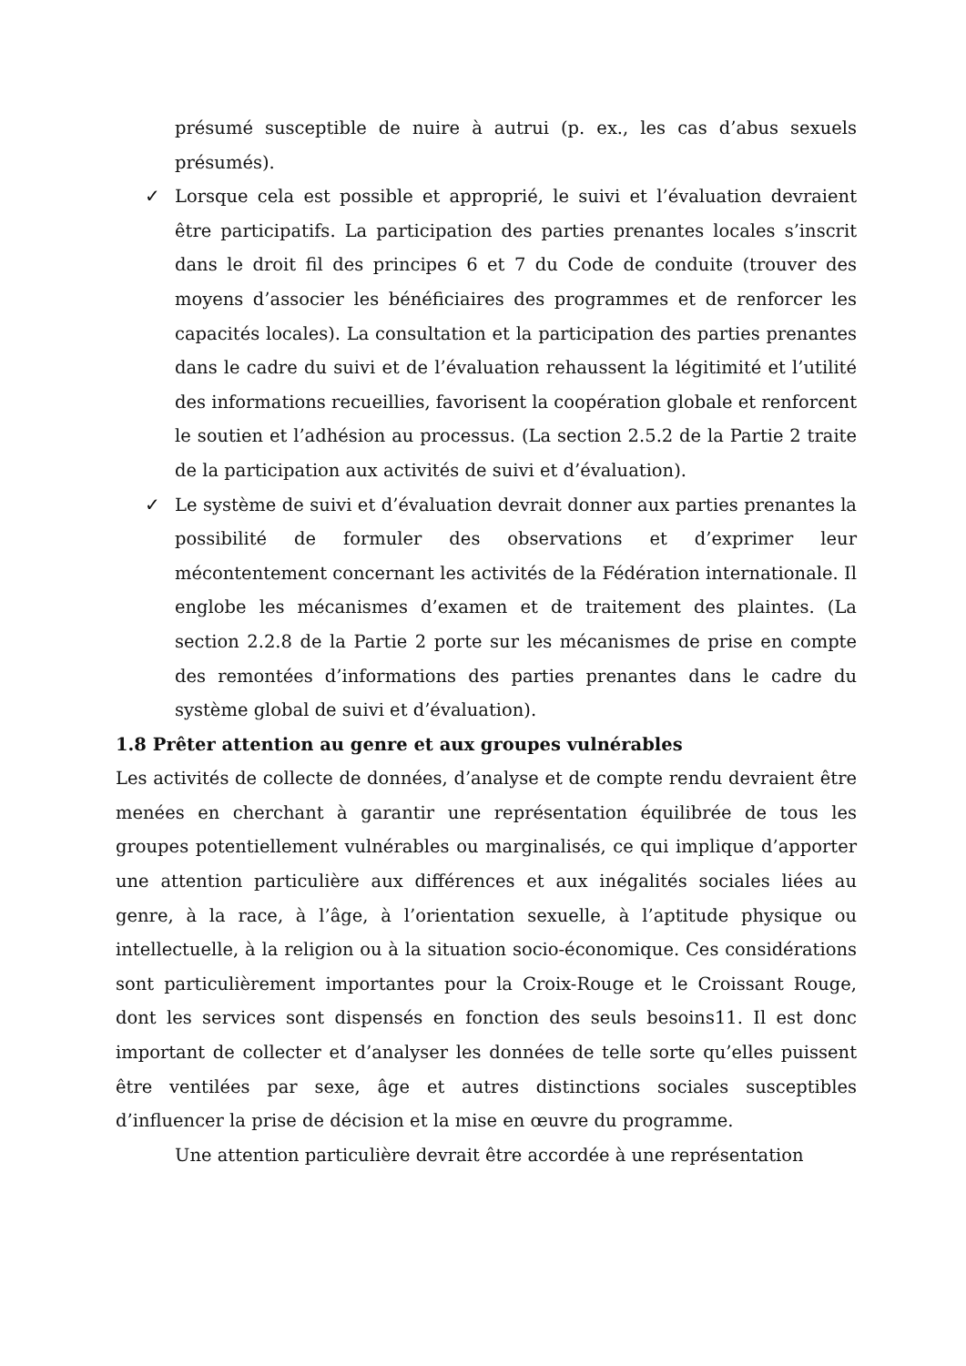présumé susceptible de nuire à autrui (p. ex., les cas d’abus sexuels présumés).
✓ Lorsque cela est possible et approprié, le suivi et l’évaluation devraient être participatifs. La participation des parties prenantes locales s’inscrit dans le droit fil des principes 6 et 7 du Code de conduite (trouver des moyens d’associer les bénéficiaires des programmes et de renforcer les capacités locales). La consultation et la participation des parties prenantes dans le cadre du suivi et de l’évaluation rehaussent la légitimité et l’utilité des informations recueillies, favorisent la coopération globale et renforcent le soutien et l’adhésion au processus. (La section 2.5.2 de la Partie 2 traite de la participation aux activités de suivi et d’évaluation).
✓ Le système de suivi et d’évaluation devrait donner aux parties prenantes la possibilité de formuler des observations et d’exprimer leur mécontentement concernant les activités de la Fédération internationale. Il englobe les mécanismes d’examen et de traitement des plaintes. (La section 2.2.8 de la Partie 2 porte sur les mécanismes de prise en compte des remontées d’informations des parties prenantes dans le cadre du système global de suivi et d’évaluation).
1.8 Prêter attention au genre et aux groupes vulnérables
Les activités de collecte de données, d’analyse et de compte rendu devraient être menées en cherchant à garantir une représentation équilibrée de tous les groupes potentiellement vulnérables ou marginalisés, ce qui implique d’apporter une attention particulière aux différences et aux inégalités sociales liées au genre, à la race, à l’âge, à l’orientation sexuelle, à l’aptitude physique ou intellectuelle, à la religion ou à la situation socio-économique. Ces considérations sont particulièrement importantes pour la Croix-Rouge et le Croissant Rouge, dont les services sont dispensés en fonction des seuls besoins11. Il est donc important de collecter et d’analyser les données de telle sorte qu’elles puissent être ventilées par sexe, âge et autres distinctions sociales susceptibles d’influencer la prise de décision et la mise en œuvre du programme.
Une attention particulière devrait être accordée à une représentation